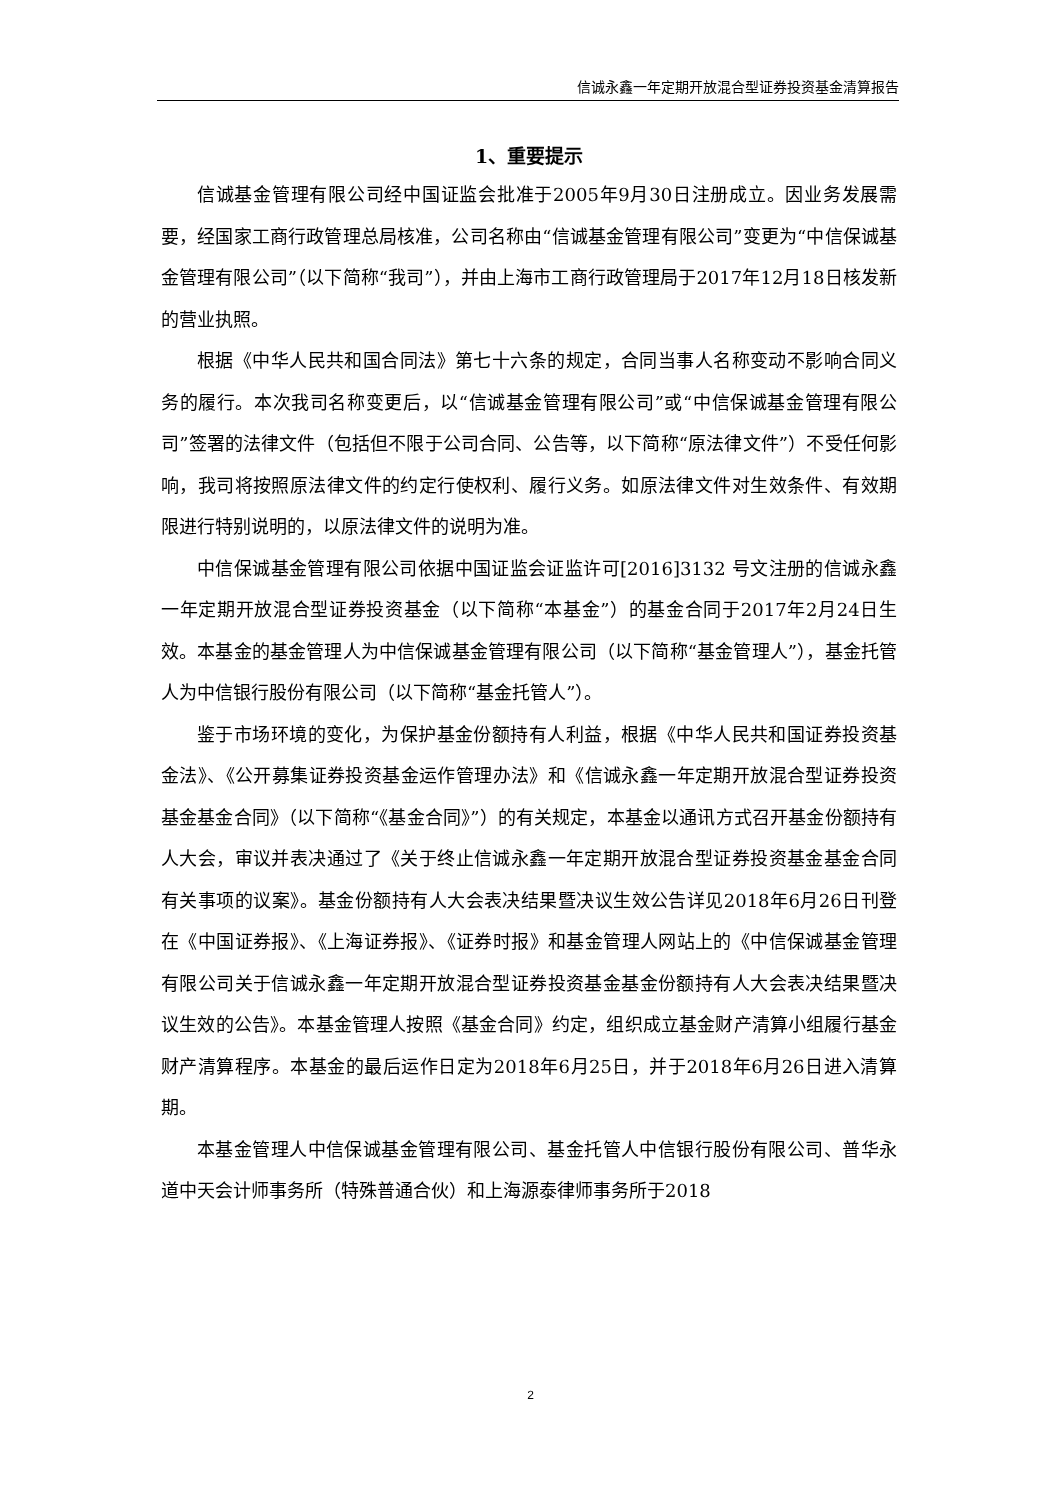信诚永鑫一年定期开放混合型证券投资基金清算报告
1、重要提示
信诚基金管理有限公司经中国证监会批准于2005年9月30日注册成立。因业务发展需要，经国家工商行政管理总局核准，公司名称由“信诚基金管理有限公司”变更为“中信保诚基金管理有限公司”（以下简称“我司”），并由上海市工商行政管理局于2017年12月18日核发新的营业执照。
根据《中华人民共和国合同法》第七十六条的规定，合同当事人名称变动不影响合同义务的履行。本次我司名称变更后，以“信诚基金管理有限公司”或“中信保诚基金管理有限公司”签署的法律文件（包括但不限于公司合同、公告等，以下简称“原法律文件”）不受任何影响，我司将按照原法律文件的约定行使权利、履行义务。如原法律文件对生效条件、有效期限进行特别说明的，以原法律文件的说明为准。
中信保诚基金管理有限公司依据中国证监会证监许可[2016]3132 号文注册的信诚永鑫一年定期开放混合型证券投资基金（以下简称“本基金”）的基金合同于2017年2月24日生效。本基金的基金管理人为中信保诚基金管理有限公司（以下简称“基金管理人”），基金托管人为中信银行股份有限公司（以下简称“基金托管人”）。
鉴于市场环境的变化，为保护基金份额持有人利益，根据《中华人民共和国证券投资基金法》、《公开募集证券投资基金运作管理办法》和《信诚永鑫一年定期开放混合型证券投资基金基金合同》（以下简称“《基金合同》”）的有关规定，本基金以通讯方式召开基金份额持有人大会，审议并表决通过了《关于终止信诚永鑫一年定期开放混合型证券投资基金基金合同有关事项的议案》。基金份额持有人大会表决结果暨决议生效公告详见2018年6月26日刊登在《中国证券报》、《上海证券报》、《证券时报》和基金管理人网站上的《中信保诚基金管理有限公司关于信诚永鑫一年定期开放混合型证券投资基金基金份额持有人大会表决结果暨决议生效的公告》。本基金管理人按照《基金合同》约定，组织成立基金财产清算小组履行基金财产清算程序。本基金的最后运作日定为2018年6月25日，并于2018年6月26日进入清算期。
本基金管理人中信保诚基金管理有限公司、基金托管人中信银行股份有限公司、普华永道中天会计师事务所（特殊普通合伙）和上海源泰律师事务所于2018
2